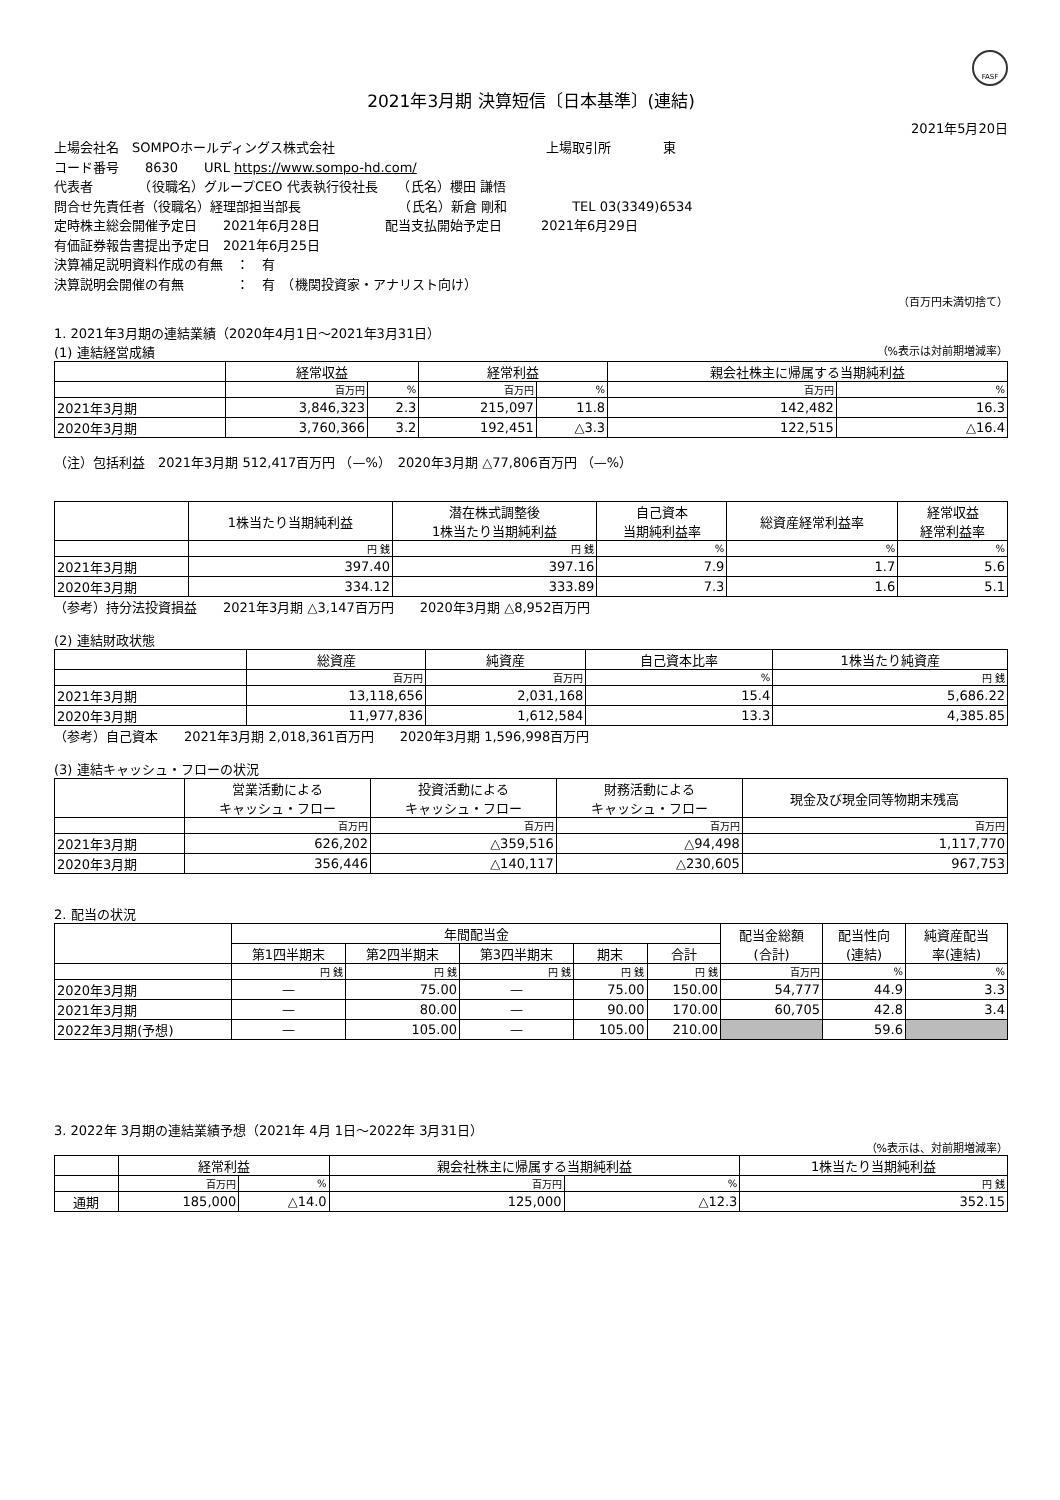FASF
2021年3月期 決算短信〔日本基準〕(連結)
2021年5月20日
上場会社名　SOMPOホールディングス株式会社 上場取引所　　　　東
コード番号　　8630　　URL https://www.sompo-hd.com/
代表者　　　　（役職名）グループCEO 代表執行役社長　　（氏名）櫻田 謙悟
問合せ先責任者（役職名）経理部担当部長　　　　　　　　（氏名）新倉 剛和　　　　　TEL 03(3349)6534
定時株主総会開催予定日　　2021年6月28日　　　　　配当支払開始予定日　　　2021年6月29日
有価証券報告書提出予定日　2021年6月25日
決算補足説明資料作成の有無　：　有
決算説明会開催の有無　　　　：　有　（機関投資家・アナリスト向け）
（百万円未満切捨て）
1. 2021年3月期の連結業績（2020年4月1日～2021年3月31日）
(1) 連結経営成績 （%表示は対前期増減率）
| | 経常収益 | | 経常利益 | | 親会社株主に帰属する当期純利益 | |
| --- | --- | --- | --- | --- | --- | --- |
| | 百万円 | % | 百万円 | % | 百万円 | % |
| 2021年3月期 | 3,846,323 | 2.3 | 215,097 | 11.8 | 142,482 | 16.3 |
| 2020年3月期 | 3,760,366 | 3.2 | 192,451 | △3.3 | 122,515 | △16.4 |
（注）包括利益　2021年3月期 512,417百万円 （—%）　2020年3月期 △77,806百万円 （—%）
| | 1株当たり当期純利益 | 潜在株式調整後 1株当たり当期純利益 | 自己資本 当期純利益率 | 総資産経常利益率 | 経常収益 経常利益率 |
| --- | --- | --- | --- | --- | --- |
| | 円 銭 | 円 銭 | % | % | % |
| 2021年3月期 | 397.40 | 397.16 | 7.9 | 1.7 | 5.6 |
| 2020年3月期 | 334.12 | 333.89 | 7.3 | 1.6 | 5.1 |
（参考）持分法投資損益　　2021年3月期 △3,147百万円　　2020年3月期 △8,952百万円
(2) 連結財政状態
| | 総資産 | 純資産 | 自己資本比率 | 1株当たり純資産 |
| --- | --- | --- | --- | --- |
| | 百万円 | 百万円 | % | 円 銭 |
| 2021年3月期 | 13,118,656 | 2,031,168 | 15.4 | 5,686.22 |
| 2020年3月期 | 11,977,836 | 1,612,584 | 13.3 | 4,385.85 |
（参考）自己資本　　2021年3月期 2,018,361百万円　　2020年3月期 1,596,998百万円
(3) 連結キャッシュ・フローの状況
| | 営業活動による キャッシュ・フロー | 投資活動による キャッシュ・フロー | 財務活動による キャッシュ・フロー | 現金及び現金同等物期末残高 |
| --- | --- | --- | --- | --- |
| | 百万円 | 百万円 | 百万円 | 百万円 |
| 2021年3月期 | 626,202 | △359,516 | △94,498 | 1,117,770 |
| 2020年3月期 | 356,446 | △140,117 | △230,605 | 967,753 |
2. 配当の状況
| | 年間配当金 | | | | | 配当金総額 (合計) | 配当性向 (連結) | 純資産配当 率(連結) |
| --- | --- | --- | --- | --- | --- | --- | --- | --- |
| | 第1四半期末 | 第2四半期末 | 第3四半期末 | 期末 | 合計 | | | |
| | 円 銭 | 円 銭 | 円 銭 | 円 銭 | 円 銭 | 百万円 | % | % |
| 2020年3月期 | — | 75.00 | — | 75.00 | 150.00 | 54,777 | 44.9 | 3.3 |
| 2021年3月期 | — | 80.00 | — | 90.00 | 170.00 | 60,705 | 42.8 | 3.4 |
| 2022年3月期(予想) | — | 105.00 | — | 105.00 | 210.00 | | 59.6 | |
3. 2022年 3月期の連結業績予想（2021年 4月 1日～2022年 3月31日）
（%表示は、対前期増減率）
| | 経常利益 | | 親会社株主に帰属する当期純利益 | | 1株当たり当期純利益 |
| --- | --- | --- | --- | --- | --- |
| | 百万円 | % | 百万円 | % | 円 銭 |
| 通期 | 185,000 | △14.0 | 125,000 | △12.3 | 352.15 |